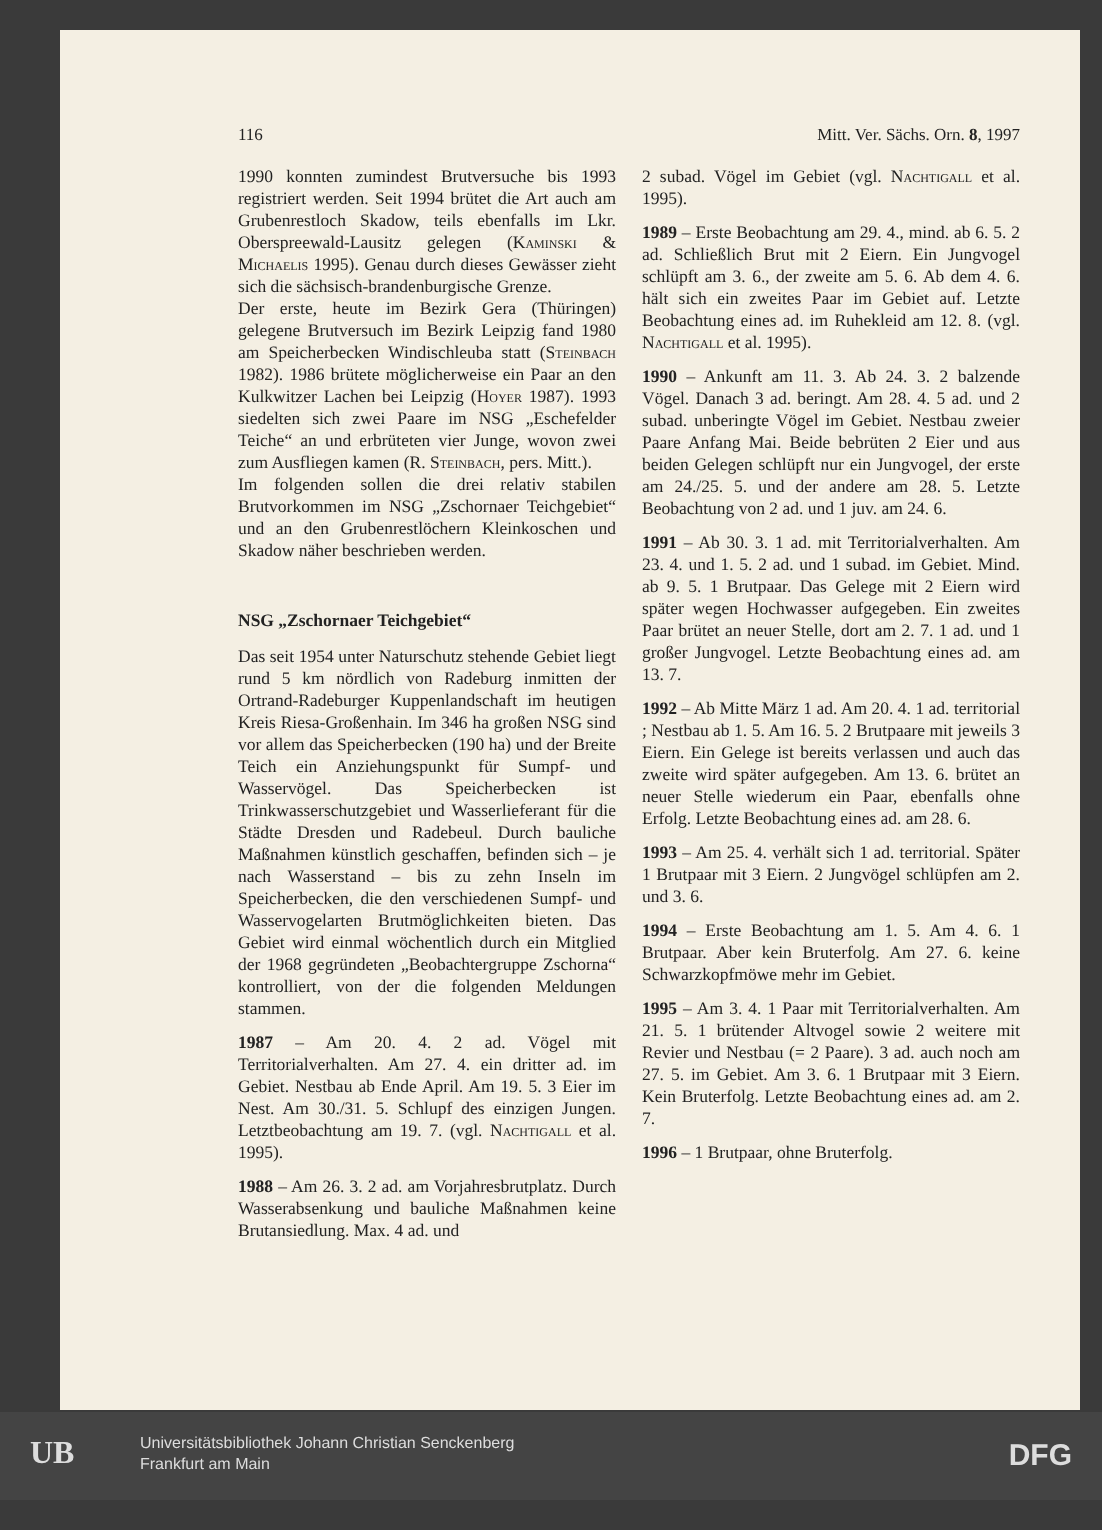116 Mitt. Ver. Sächs. Orn. 8, 1997
1990 konnten zumindest Brutversuche bis 1993 registriert werden. Seit 1994 brütet die Art auch am Grubenrestloch Skadow, teils ebenfalls im Lkr. Oberspreewald-Lausitz gelegen (Kaminski & Michaelis 1995). Genau durch dieses Gewässer zieht sich die sächsisch-brandenburgische Grenze.
Der erste, heute im Bezirk Gera (Thüringen) gelegene Brutversuch im Bezirk Leipzig fand 1980 am Speicherbecken Windischleuba statt (Steinbach 1982). 1986 brütete möglicherweise ein Paar an den Kulkwitzer Lachen bei Leipzig (Hoyer 1987). 1993 siedelten sich zwei Paare im NSG „Eschefelder Teiche“ an und erbrüteten vier Junge, wovon zwei zum Ausfliegen kamen (R. Steinbach, pers. Mitt.).
Im folgenden sollen die drei relativ stabilen Brutvorkommen im NSG „Zschornaer Teichgebiet“ und an den Grubenrestlöchern Kleinkoschen und Skadow näher beschrieben werden.
NSG „Zschornaer Teichgebiet“
Das seit 1954 unter Naturschutz stehende Gebiet liegt rund 5 km nördlich von Radeburg inmitten der Ortrand-Radeburger Kuppenlandschaft im heutigen Kreis Riesa-Großenhain. Im 346 ha großen NSG sind vor allem das Speicherbecken (190 ha) und der Breite Teich ein Anziehungspunkt für Sumpf- und Wasservögel. Das Speicherbecken ist Trinkwasserschutzgebiet und Wasserlieferant für die Städte Dresden und Radebeul. Durch bauliche Maßnahmen künstlich geschaffen, befinden sich – je nach Wasserstand – bis zu zehn Inseln im Speicherbecken, die den verschiedenen Sumpf- und Wasservogelarten Brutmöglichkeiten bieten. Das Gebiet wird einmal wöchentlich durch ein Mitglied der 1968 gegründeten „Beobachtergruppe Zschorna“ kontrolliert, von der die folgenden Meldungen stammen.
1987 – Am 20. 4. 2 ad. Vögel mit Territorialverhalten. Am 27. 4. ein dritter ad. im Gebiet. Nestbau ab Ende April. Am 19. 5. 3 Eier im Nest. Am 30./31. 5. Schlupf des einzigen Jungen. Letztbeobachtung am 19. 7. (vgl. Nachtigall et al. 1995).
1988 – Am 26. 3. 2 ad. am Vorjahresbrutplatz. Durch Wasserabsenkung und bauliche Maßnahmen keine Brutansiedlung. Max. 4 ad. und
2 subad. Vögel im Gebiet (vgl. Nachtigall et al. 1995).
1989 – Erste Beobachtung am 29. 4., mind. ab 6. 5. 2 ad. Schließlich Brut mit 2 Eiern. Ein Jungvogel schlüpft am 3. 6., der zweite am 5. 6. Ab dem 4. 6. hält sich ein zweites Paar im Gebiet auf. Letzte Beobachtung eines ad. im Ruhekleid am 12. 8. (vgl. Nachtigall et al. 1995).
1990 – Ankunft am 11. 3. Ab 24. 3. 2 balzende Vögel. Danach 3 ad. beringt. Am 28. 4. 5 ad. und 2 subad. unberingte Vögel im Gebiet. Nestbau zweier Paare Anfang Mai. Beide bebrüten 2 Eier und aus beiden Gelegen schlüpft nur ein Jungvogel, der erste am 24./25. 5. und der andere am 28. 5. Letzte Beobachtung von 2 ad. und 1 juv. am 24. 6.
1991 – Ab 30. 3. 1 ad. mit Territorialverhalten. Am 23. 4. und 1. 5. 2 ad. und 1 subad. im Gebiet. Mind. ab 9. 5. 1 Brutpaar. Das Gelege mit 2 Eiern wird später wegen Hochwasser aufgegeben. Ein zweites Paar brütet an neuer Stelle, dort am 2. 7. 1 ad. und 1 großer Jungvogel. Letzte Beobachtung eines ad. am 13. 7.
1992 – Ab Mitte März 1 ad. Am 20. 4. 1 ad. territorial ; Nestbau ab 1. 5. Am 16. 5. 2 Brutpaare mit jeweils 3 Eiern. Ein Gelege ist bereits verlassen und auch das zweite wird später aufgegeben. Am 13. 6. brütet an neuer Stelle wiederum ein Paar, ebenfalls ohne Erfolg. Letzte Beobachtung eines ad. am 28. 6.
1993 – Am 25. 4. verhält sich 1 ad. territorial. Später 1 Brutpaar mit 3 Eiern. 2 Jungvögel schlüpfen am 2. und 3. 6.
1994 – Erste Beobachtung am 1. 5. Am 4. 6. 1 Brutpaar. Aber kein Bruterfolg. Am 27. 6. keine Schwarzkopfmöwe mehr im Gebiet.
1995 – Am 3. 4. 1 Paar mit Territorialverhalten. Am 21. 5. 1 brütender Altvogel sowie 2 weitere mit Revier und Nestbau (= 2 Paare). 3 ad. auch noch am 27. 5. im Gebiet. Am 3. 6. 1 Brutpaar mit 3 Eiern. Kein Bruterfolg. Letzte Beobachtung eines ad. am 2. 7.
1996 – 1 Brutpaar, ohne Bruterfolg.
UB
Universitätsbibliothek Johann Christian Senckenberg
Frankfurt am Main
DFG